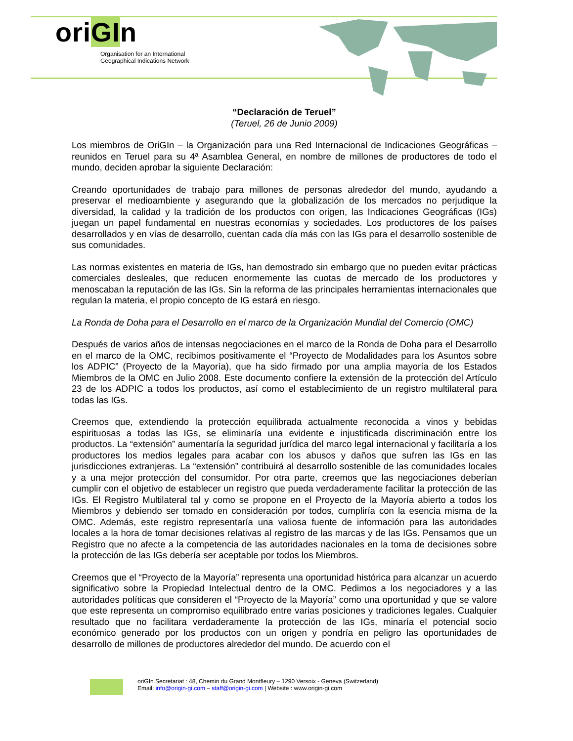oriGIn
Organisation for an International
Geographical Indications Network
“Declaración de Teruel”
(Teruel, 26 de Junio 2009)
Los miembros de OriGIn – la Organización para una Red Internacional de Indicaciones Geográficas – reunidos en Teruel para su 4ª Asamblea General, en nombre de millones de productores de todo el mundo, deciden aprobar la siguiente Declaración:
Creando oportunidades de trabajo para millones de personas alrededor del mundo, ayudando a preservar el medioambiente y asegurando que la globalización de los mercados no perjudique la diversidad, la calidad y la tradición de los productos con origen, las Indicaciones Geográficas (IGs) juegan un papel fundamental en nuestras economías y sociedades. Los productores de los países desarrollados y en vías de desarrollo, cuentan cada día más con las IGs para el desarrollo sostenible de sus comunidades.
Las normas existentes en materia de IGs, han demostrado sin embargo que no pueden evitar prácticas comerciales desleales, que reducen enormemente las cuotas de mercado de los productores y menoscaban la reputación de las IGs. Sin la reforma de las principales herramientas internacionales que regulan la materia, el propio concepto de IG estará en riesgo.
La Ronda de Doha para el Desarrollo en el marco de la Organización Mundial del Comercio (OMC)
Después de varios años de intensas negociaciones en el marco de la Ronda de Doha para el Desarrollo en el marco de la OMC, recibimos positivamente el “Proyecto de Modalidades para los Asuntos sobre los ADPIC” (Proyecto de la Mayoría), que ha sido firmado por una amplia mayoría de los Estados Miembros de la OMC en Julio 2008. Este documento confiere la extensión de la protección del Artículo 23 de los ADPIC a todos los productos, así como el establecimiento de un registro multilateral para todas las IGs.
Creemos que, extendiendo la protección equilibrada actualmente reconocida a vinos y bebidas espirituosas a todas las IGs, se eliminaría una evidente e injustificada discriminación entre los productos. La “extensión” aumentaría la seguridad jurídica del marco legal internacional y facilitaría a los productores los medios legales para acabar con los abusos y daños que sufren las IGs en las jurisdicciones extranjeras. La “extensión” contribuirá al desarrollo sostenible de las comunidades locales y a una mejor protección del consumidor. Por otra parte, creemos que las negociaciones deberían cumplir con el objetivo de establecer un registro que pueda verdaderamente facilitar la protección de las IGs. El Registro Multilateral tal y como se propone en el Proyecto de la Mayoría abierto a todos los Miembros y debiendo ser tomado en consideración por todos, cumpliría con la esencia misma de la OMC. Además, este registro representaría una valiosa fuente de información para las autoridades locales a la hora de tomar decisiones relativas al registro de las marcas y de las IGs. Pensamos que un Registro que no afecte a la competencia de las autoridades nacionales en la toma de decisiones sobre la protección de las IGs debería ser aceptable por todos los Miembros.
Creemos que el “Proyecto de la Mayoría” representa una oportunidad histórica para alcanzar un acuerdo significativo sobre la Propiedad Intelectual dentro de la OMC. Pedimos a los negociadores y a las autoridades políticas que consideren el “Proyecto de la Mayoría” como una oportunidad y que se valore que este representa un compromiso equilibrado entre varias posiciones y tradiciones legales. Cualquier resultado que no facilitara verdaderamente la protección de las IGs, minaría el potencial socio económico generado por los productos con un origen y pondría en peligro las oportunidades de desarrollo de millones de productores alrededor del mundo. De acuerdo con el
oriGIn Secretariat : 48, Chemin du Grand Montfleury – 1290 Versoix - Geneva (Switzerland)
Email: info@origin-gi.com – staff@origin-gi.com | Website : www.origin-gi.com